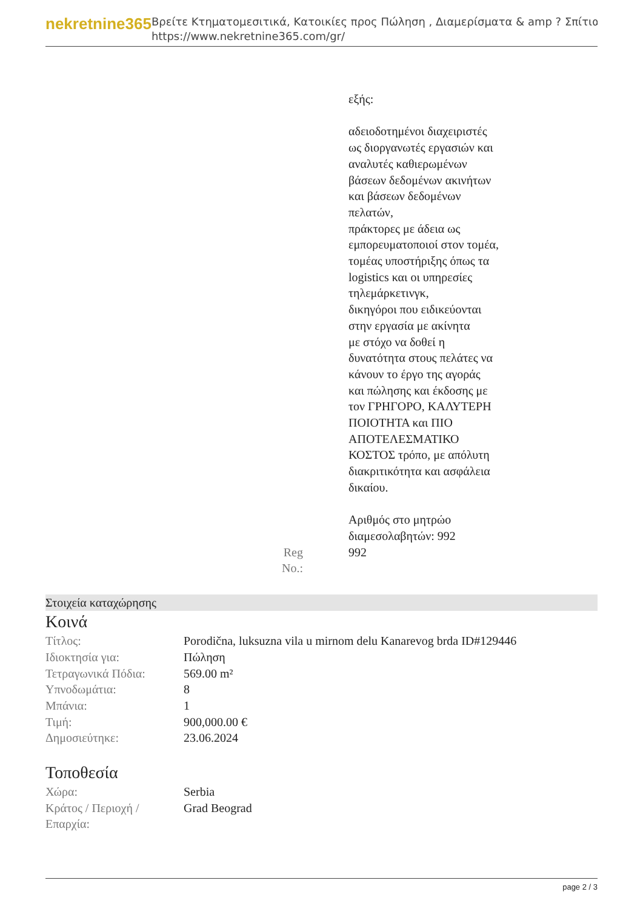nekretnine365
Βρείτε Κτηματομεσιτικά, Κατοικίες προς Πώληση , Διαμερίσματα & amp ? Σπίτια
https://www.nekretnine365.com/gr/
εξής:
αδειοδοτημένοι διαχειριστές
ως διοργανωτές εργασιών και
αναλυτές καθιερωμένων
βάσεων δεδομένων ακινήτων
και βάσεων δεδομένων
πελατών,
πράκτορες με άδεια ως
εμπορευματοποιοί στον τομέα,
τομέας υποστήριξης όπως τα
logistics και οι υπηρεσίες
τηλεμάρκετινγκ,
δικηγόροι που ειδικεύονται
στην εργασία με ακίνητα
με στόχο να δοθεί η
δυνατότητα στους πελάτες να
κάνουν το έργο της αγοράς
και πώλησης και έκδοσης με
τον ΓΡΗΓΟΡΟ, ΚΑΛΥΤΕΡΗ
ΠΟΙΟΤΗΤΑ και ΠΙΟ
ΑΠΟΤΕΛΕΣΜΑΤΙΚΟ
ΚΟΣΤΟΣ τρόπο, με απόλυτη
διακριτικότητα και ασφάλεια
δικαίου.
Αριθμός στο μητρώο
διαμεσολαβητών: 992
Reg No.: 992
Στοιχεία καταχώρησης
Κοινά
| Τίτλος: | Porodična, luksuzna vila u mirnom delu Kanarevog brda ID#129446 |
| Ιδιοκτησία για: | Πώληση |
| Τετραγωνικά Πόδια: | 569.00 m² |
| Υπνοδωμάτια: | 8 |
| Μπάνια: | 1 |
| Τιμή: | 900,000.00 € |
| Δημοσιεύτηκε: | 23.06.2024 |
Τοποθεσία
| Χώρα: | Serbia |
| Κράτος / Περιοχή / Επαρχία: | Grad Beograd |
page 2 / 3